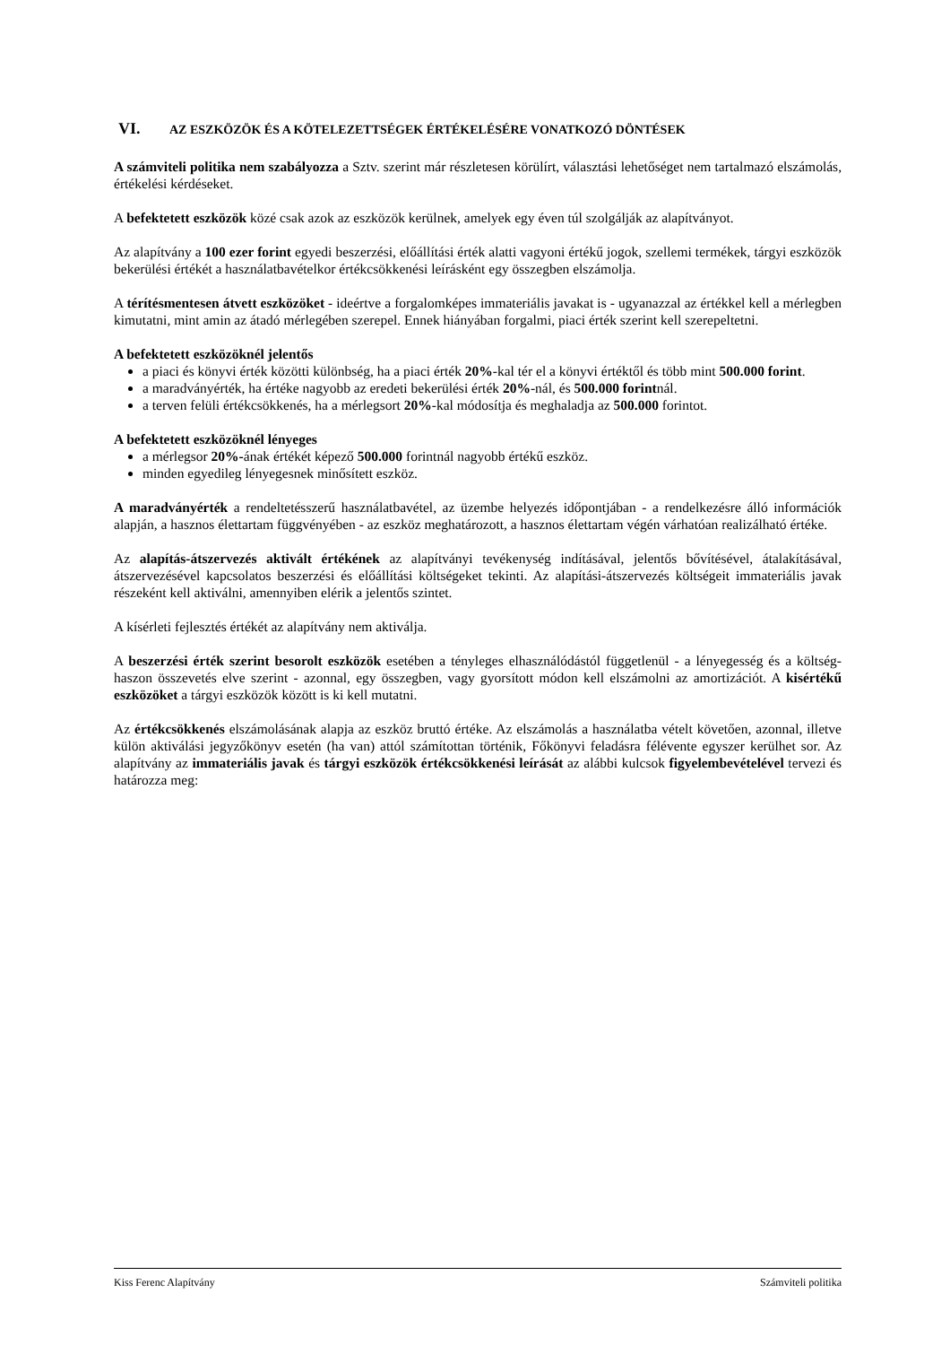VI. AZ ESZKÖZÖK ÉS A KÖTELEZETTSÉGEK ÉRTÉKELÉSÉRE VONATKOZÓ DÖNTÉSEK
A számviteli politika nem szabályozza a Sztv. szerint már részletesen körülírt, választási lehetőséget nem tartalmazó elszámolás, értékelési kérdéseket.
A befektetett eszközök közé csak azok az eszközök kerülnek, amelyek egy éven túl szolgálják az alapítványot.
Az alapítvány a 100 ezer forint egyedi beszerzési, előállítási érték alatti vagyoni értékű jogok, szellemi termékek, tárgyi eszközök bekerülési értékét a használatbavételkor értékcsökkenési leírásként egy összegben elszámolja.
A térítésmentesen átvett eszközöket - ideértve a forgalomképes immateriális javakat is - ugyanazzal az értékkel kell a mérlegben kimutatni, mint amin az átadó mérlegében szerepel. Ennek hiányában forgalmi, piaci érték szerint kell szerepeltetni.
A befektetett eszközöknél jelentős
a piaci és könyvi érték közötti különbség, ha a piaci érték 20%-kal tér el a könyvi értéktől és több mint 500.000 forint.
a maradványérték, ha értéke nagyobb az eredeti bekerülési érték 20%-nál, és 500.000 forintnál.
a terven felüli értékcsökkenés, ha a mérlegsort 20%-kal módosítja és meghaladja az 500.000 forintot.
A befektetett eszközöknél lényeges
a mérlegsor 20%-ának értékét képező 500.000 forintnál nagyobb értékű eszköz.
minden egyedileg lényegesnek minősített eszköz.
A maradványérték a rendeltetésszerű használatbavétel, az üzembe helyezés időpontjában - a rendelkezésre álló információk alapján, a hasznos élettartam függvényében - az eszköz meghatározott, a hasznos élettartam végén várhatóan realizálható értéke.
Az alapítás-átszervezés aktivált értékének az alapítványi tevékenység indításával, jelentős bővítésével, átalakításával, átszervezésével kapcsolatos beszerzési és előállítási költségeket tekinti. Az alapítási-átszervezés költségeit immateriális javak részeként kell aktiválni, amennyiben elérik a jelentős szintet.
A kísérleti fejlesztés értékét az alapítvány nem aktiválja.
A beszerzési érték szerint besorolt eszközök esetében a tényleges elhasználódástól függetlenül - a lényegesség és a költség-haszon összevetés elve szerint - azonnal, egy összegben, vagy gyorsított módon kell elszámolni az amortizációt. A kisértékű eszközöket a tárgyi eszközök között is ki kell mutatni.
Az értékcsökkenés elszámolásának alapja az eszköz bruttó értéke. Az elszámolás a használatba vételt követően, azonnal, illetve külön aktiválási jegyzőkönyv esetén (ha van) attól számítottan történik, Főkönyvi feladásra félévente egyszer kerülhet sor. Az alapítvány az immateriális javak és tárgyi eszközök értékcsökkenési leírását az alábbi kulcsok figyelembevételével tervezi és határozza meg:
Kiss Ferenc Alapítvány Számviteli politika